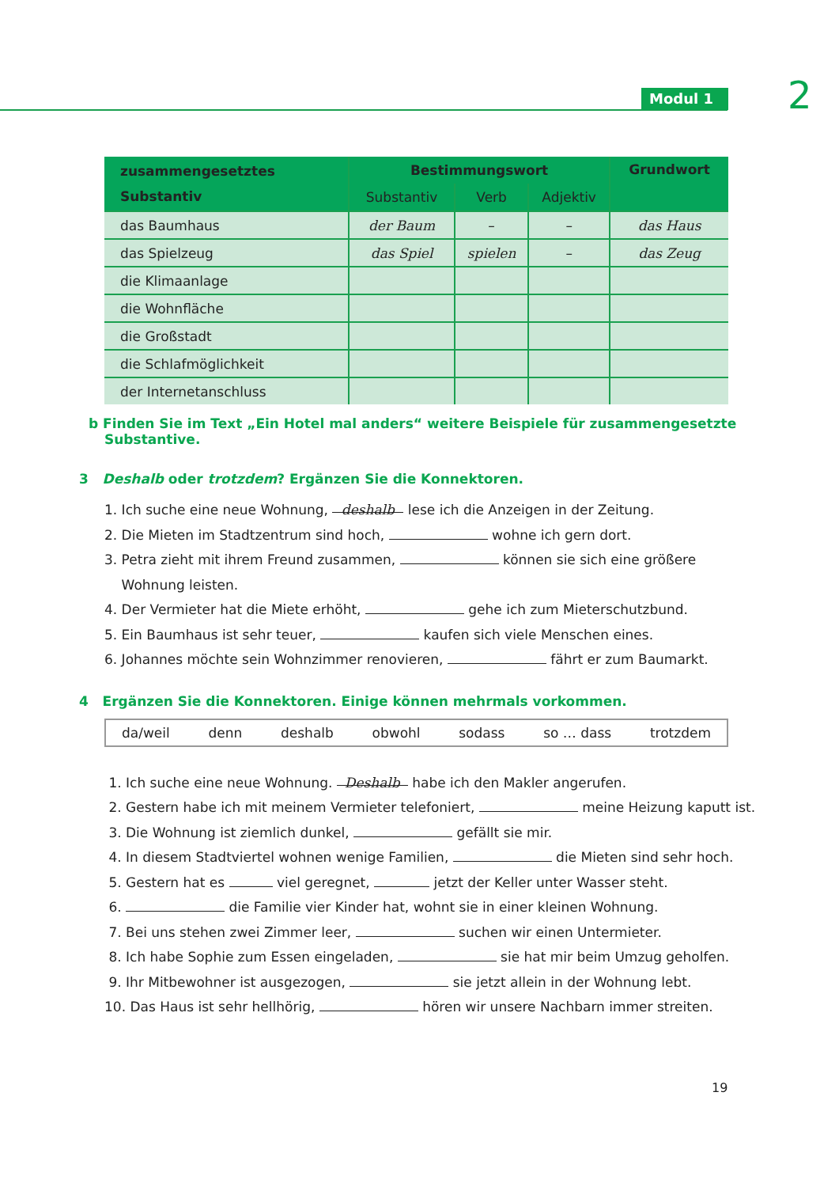Modul 1 2
| zusammengesetztes Substantiv | Bestimmungswort | | | Grundwort |
| --- | --- | --- | --- | --- |
| | Substantiv | Verb | Adjektiv | |
| das Baumhaus | der Baum | – | – | das Haus |
| das Spielzeug | das Spiel | spielen | – | das Zeug |
| die Klimaanlage | | | | |
| die Wohnfläche | | | | |
| die Großstadt | | | | |
| die Schlafmöglichkeit | | | | |
| der Internetanschluss | | | | |
b Finden Sie im Text „Ein Hotel mal anders“ weitere Beispiele für zusammengesetzte Substantive.
3 Deshalb oder trotzdem? Ergänzen Sie die Konnektoren.
1. Ich suche eine neue Wohnung, deshalb lese ich die Anzeigen in der Zeitung.
2. Die Mieten im Stadtzentrum sind hoch, wohne ich gern dort.
3. Petra zieht mit ihrem Freund zusammen, können sie sich eine größere
Wohnung leisten.
4. Der Vermieter hat die Miete erhöht, gehe ich zum Mieterschutzbund.
5. Ein Baumhaus ist sehr teuer, kaufen sich viele Menschen eines.
6. Johannes möchte sein Wohnzimmer renovieren, fährt er zum Baumarkt.
4 Ergänzen Sie die Konnektoren. Einige können mehrmals vorkommen.
da/weil denn deshalb obwohl sodass so … dass trotzdem
1. Ich suche eine neue Wohnung. Deshalb habe ich den Makler angerufen.
2. Gestern habe ich mit meinem Vermieter telefoniert, meine Heizung kaputt ist.
3. Die Wohnung ist ziemlich dunkel, gefällt sie mir.
4. In diesem Stadtviertel wohnen wenige Familien, die Mieten sind sehr hoch.
5. Gestern hat es viel geregnet, jetzt der Keller unter Wasser steht.
6. die Familie vier Kinder hat, wohnt sie in einer kleinen Wohnung.
7. Bei uns stehen zwei Zimmer leer, suchen wir einen Untermieter.
8. Ich habe Sophie zum Essen eingeladen, sie hat mir beim Umzug geholfen.
9. Ihr Mitbewohner ist ausgezogen, sie jetzt allein in der Wohnung lebt.
10. Das Haus ist sehr hellhörig, hören wir unsere Nachbarn immer streiten.
19